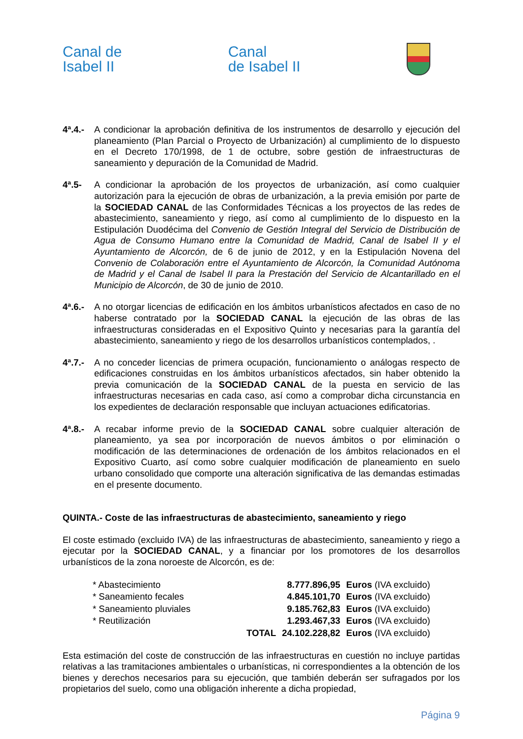Canal de
Isabel II
Canal
de Isabel II
4ª.4.-
A condicionar la aprobación definitiva de los instrumentos de desarrollo y ejecución del planeamiento (Plan Parcial o Proyecto de Urbanización) al cumplimiento de lo dispuesto en el Decreto 170/1998, de 1 de octubre, sobre gestión de infraestructuras de saneamiento y depuración de la Comunidad de Madrid.
4ª.5- A condicionar la aprobación de los proyectos de urbanización, así como cualquier autorización para la ejecución de obras de urbanización, a la previa emisión por parte de la SOCIEDAD CANAL de las Conformidades Técnicas a los proyectos de las redes de abastecimiento, saneamiento y riego, así como al cumplimiento de lo dispuesto en la Estipulación Duodécima del Convenio de Gestión Integral del Servicio de Distribución de Agua de Consumo Humano entre la Comunidad de Madrid, Canal de Isabel II y el Ayuntamiento de Alcorcón, de 6 de junio de 2012, y en la Estipulación Novena del Convenio de Colaboración entre el Ayuntamiento de Alcorcón, la Comunidad Autónoma de Madrid y el Canal de Isabel II para la Prestación del Servicio de Alcantarillado en el Municipio de Alcorcón, de 30 de junio de 2010.
4ª.6.-
A no otorgar licencias de edificación en los ámbitos urbanísticos afectados en caso de no haberse contratado por la SOCIEDAD CANAL la ejecución de las obras de las infraestructuras consideradas en el Expositivo Quinto y necesarias para la garantía del abastecimiento, saneamiento y riego de los desarrollos urbanísticos contemplados, .
4ª.7.-
A no conceder licencias de primera ocupación, funcionamiento o análogas respecto de edificaciones construidas en los ámbitos urbanísticos afectados, sin haber obtenido la previa comunicación de la SOCIEDAD CANAL de la puesta en servicio de las infraestructuras necesarias en cada caso, así como a comprobar dicha circunstancia en los expedientes de declaración responsable que incluyan actuaciones edificatorias.
4ª.8.-
A recabar informe previo de la SOCIEDAD CANAL sobre cualquier alteración de planeamiento, ya sea por incorporación de nuevos ámbitos o por eliminación o modificación de las determinaciones de ordenación de los ámbitos relacionados en el Expositivo Cuarto, así como sobre cualquier modificación de planeamiento en suelo urbano consolidado que comporte una alteración significativa de las demandas estimadas en el presente documento.
QUINTA.- Coste de las infraestructuras de abastecimiento, saneamiento y riego
El coste estimado (excluido IVA) de las infraestructuras de abastecimiento, saneamiento y riego a ejecutar por la SOCIEDAD CANAL, y a financiar por los promotores de los desarrollos urbanísticos de la zona noroeste de Alcorcón, es de:
| * Abastecimiento | | 8.777.896,95 | Euros (IVA excluido) |
| * Saneamiento fecales | | 4.845.101,70 | Euros (IVA excluido) |
| * Saneamiento pluviales | | 9.185.762,83 | Euros (IVA excluido) |
| * Reutilización | | 1.293.467,33 | Euros (IVA excluido) |
| | TOTAL | 24.102.228,82 | Euros (IVA excluido) |
Esta estimación del coste de construcción de las infraestructuras en cuestión no incluye partidas relativas a las tramitaciones ambientales o urbanísticas, ni correspondientes a la obtención de los bienes y derechos necesarios para su ejecución, que también deberán ser sufragados por los propietarios del suelo, como una obligación inherente a dicha propiedad,
Página 9